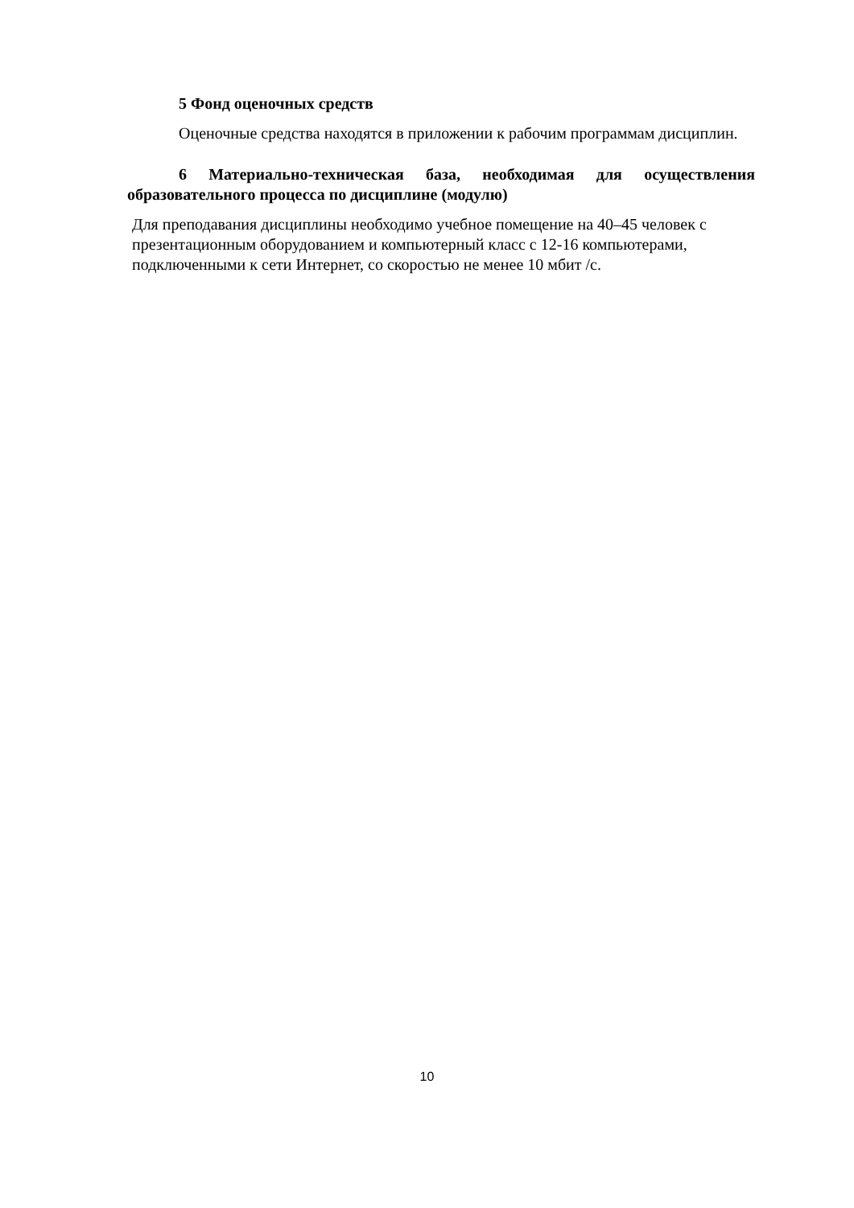5 Фонд оценочных средств
Оценочные средства находятся в приложении к рабочим программам дисциплин.
6 Материально-техническая база, необходимая для осуществления образовательного процесса по дисциплине (модулю)
Для преподавания дисциплины необходимо учебное помещение на 40–45 человек с презентационным оборудованием и компьютерный класс с 12-16 компьютерами, подключенными к сети Интернет, со скоростью не менее 10 мбит /с.
10